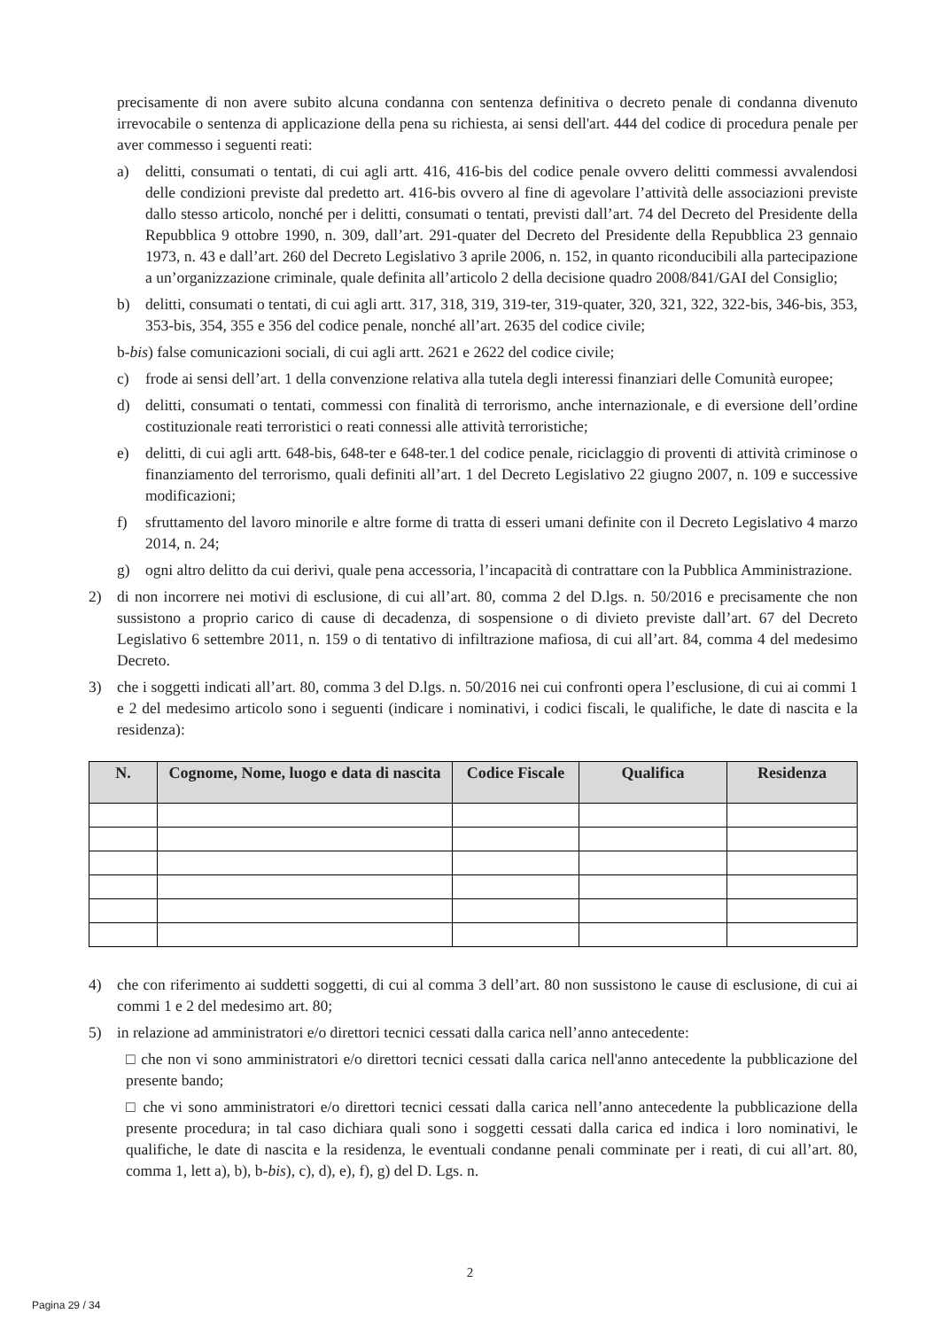precisamente di non avere subito alcuna condanna con sentenza definitiva o decreto penale di condanna divenuto irrevocabile o sentenza di applicazione della pena su richiesta, ai sensi dell'art. 444 del codice di procedura penale per aver commesso i seguenti reati:
a) delitti, consumati o tentati, di cui agli artt. 416, 416-bis del codice penale ovvero delitti commessi avvalendosi delle condizioni previste dal predetto art. 416-bis ovvero al fine di agevolare l’attività delle associazioni previste dallo stesso articolo, nonché per i delitti, consumati o tentati, previsti dall’art. 74 del Decreto del Presidente della Repubblica 9 ottobre 1990, n. 309, dall’art. 291-quater del Decreto del Presidente della Repubblica 23 gennaio 1973, n. 43 e dall’art. 260 del Decreto Legislativo 3 aprile 2006, n. 152, in quanto riconducibili alla partecipazione a un’organizzazione criminale, quale definita all’articolo 2 della decisione quadro 2008/841/GAI del Consiglio;
b) delitti, consumati o tentati, di cui agli artt. 317, 318, 319, 319-ter, 319-quater, 320, 321, 322, 322-bis, 346-bis, 353, 353-bis, 354, 355 e 356 del codice penale, nonché all’art. 2635 del codice civile;
b-bis) false comunicazioni sociali, di cui agli artt. 2621 e 2622 del codice civile;
c) frode ai sensi dell’art. 1 della convenzione relativa alla tutela degli interessi finanziari delle Comunità europee;
d) delitti, consumati o tentati, commessi con finalità di terrorismo, anche internazionale, e di eversione dell’ordine costituzionale reati terroristici o reati connessi alle attività terroristiche;
e) delitti, di cui agli artt. 648-bis, 648-ter e 648-ter.1 del codice penale, riciclaggio di proventi di attività criminose o finanziamento del terrorismo, quali definiti all’art. 1 del Decreto Legislativo 22 giugno 2007, n. 109 e successive modificazioni;
f) sfruttamento del lavoro minorile e altre forme di tratta di esseri umani definite con il Decreto Legislativo 4 marzo 2014, n. 24;
g) ogni altro delitto da cui derivi, quale pena accessoria, l’incapacità di contrattare con la Pubblica Amministrazione.
2) di non incorrere nei motivi di esclusione, di cui all’art. 80, comma 2 del D.lgs. n. 50/2016 e precisamente che non sussistono a proprio carico di cause di decadenza, di sospensione o di divieto previste dall’art. 67 del Decreto Legislativo 6 settembre 2011, n. 159 o di tentativo di infiltrazione mafiosa, di cui all’art. 84, comma 4 del medesimo Decreto.
3) che i soggetti indicati all’art. 80, comma 3 del D.lgs. n. 50/2016 nei cui confronti opera l’esclusione, di cui ai commi 1 e 2 del medesimo articolo sono i seguenti (indicare i nominativi, i codici fiscali, le qualifiche, le date di nascita e la residenza):
| N. | Cognome, Nome, luogo e data di nascita | Codice Fiscale | Qualifica | Residenza |
| --- | --- | --- | --- | --- |
4) che con riferimento ai suddetti soggetti, di cui al comma 3 dell’art. 80 non sussistono le cause di esclusione, di cui ai commi 1 e 2 del medesimo art. 80;
5) in relazione ad amministratori e/o direttori tecnici cessati dalla carica nell’anno antecedente:
□ che non vi sono amministratori e/o direttori tecnici cessati dalla carica nell'anno antecedente la pubblicazione del presente bando;
□ che vi sono amministratori e/o direttori tecnici cessati dalla carica nell’anno antecedente la pubblicazione della presente procedura; in tal caso dichiara quali sono i soggetti cessati dalla carica ed indica i loro nominativi, le qualifiche, le date di nascita e la residenza, le eventuali condanne penali comminate per i reati, di cui all’art. 80, comma 1, lett a), b), b-bis), c), d), e), f), g) del D. Lgs. n.
2
Pagina 29 / 34